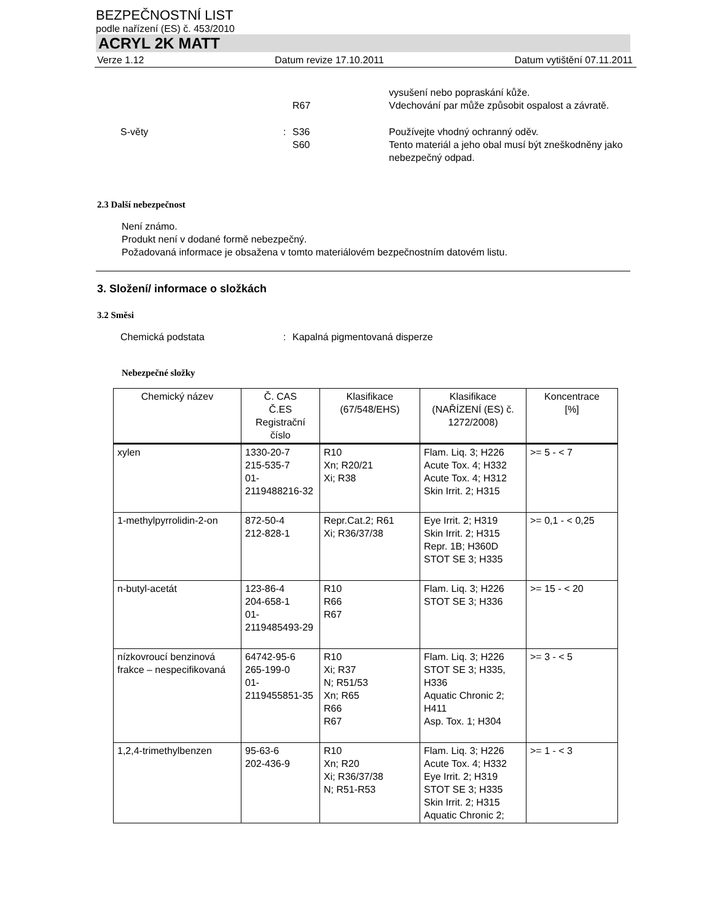BEZPEČNOSTNÍ LIST
podle nařízení (ES) č. 453/2010
ACRYL 2K MATT
Verze 1.12 Datum revize 17.10.2011 Datum vytištění 07.11.2011
R67 vysušení nebo popraskání kůže.
Vdechování par může způsobit ospalost a závratě.
S-věty : S36
S60
Používejte vhodný ochranný oděv.
Tento materiál a jeho obal musí být zneškodněny jako nebezpečný odpad.
2.3 Další nebezpečnost
Není známo.
Produkt není v dodané formě nebezpečný.
Požadovaná informace je obsažena v tomto materiálovém bezpečnostním datovém listu.
3. Složení/ informace o složkách
3.2 Směsi
Chemická podstata : Kapalná pigmentovaná disperze
Nebezpečné složky
| Chemický název | Č. CAS Č.ES Registrační číslo | Klasifikace (67/548/EHS) | Klasifikace (NAŘÍZENÍ (ES) č. 1272/2008) | Koncentrace [%] |
| --- | --- | --- | --- | --- |
| xylen | 1330-20-7 215-535-7 01-2119488216-32 | R10 Xn; R20/21 Xi; R38 | Flam. Liq. 3; H226 Acute Tox. 4; H332 Acute Tox. 4; H312 Skin Irrit. 2; H315 | >= 5 - < 7 |
| 1-methylpyrrolidin-2-on | 872-50-4 212-828-1 | Repr.Cat.2; R61 Xi; R36/37/38 | Eye Irrit. 2; H319 Skin Irrit. 2; H315 Repr. 1B; H360D STOT SE 3; H335 | >= 0,1 - < 0,25 |
| n-butyl-acetát | 123-86-4 204-658-1 01-2119485493-29 | R10 R66 R67 | Flam. Liq. 3; H226 STOT SE 3; H336 | >= 15 - < 20 |
| nízkovroucí benzinová frakce – nespecifikovaná | 64742-95-6 265-199-0 01-2119455851-35 | R10 Xi; R37 N; R51/53 Xn; R65 R66 R67 | Flam. Liq. 3; H226 STOT SE 3; H335, H336 Aquatic Chronic 2; H411 Asp. Tox. 1; H304 | >= 3 - < 5 |
| 1,2,4-trimethylbenzen | 95-63-6 202-436-9 | R10 Xn; R20 Xi; R36/37/38 N; R51-R53 | Flam. Liq. 3; H226 Acute Tox. 4; H332 Eye Irrit. 2; H319 STOT SE 3; H335 Skin Irrit. 2; H315 Aquatic Chronic 2; | >= 1 - < 3 |